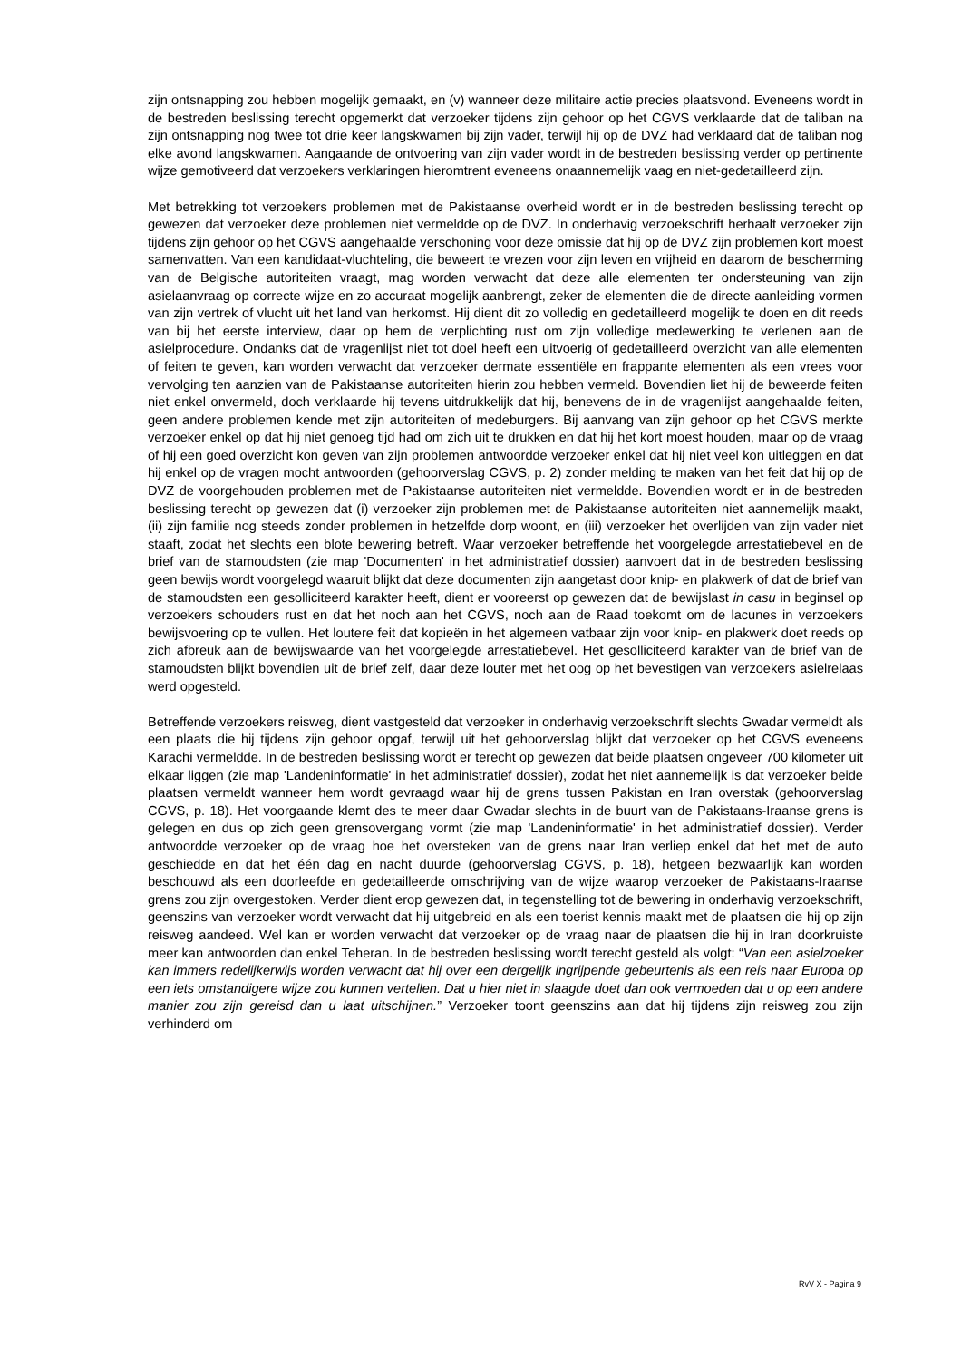zijn ontsnapping zou hebben mogelijk gemaakt, en (v) wanneer deze militaire actie precies plaatsvond. Eveneens wordt in de bestreden beslissing terecht opgemerkt dat verzoeker tijdens zijn gehoor op het CGVS verklaarde dat de taliban na zijn ontsnapping nog twee tot drie keer langskwamen bij zijn vader, terwijl hij op de DVZ had verklaard dat de taliban nog elke avond langskwamen. Aangaande de ontvoering van zijn vader wordt in de bestreden beslissing verder op pertinente wijze gemotiveerd dat verzoekers verklaringen hieromtrent eveneens onaannemelijk vaag en niet-gedetailleerd zijn.
Met betrekking tot verzoekers problemen met de Pakistaanse overheid wordt er in de bestreden beslissing terecht op gewezen dat verzoeker deze problemen niet vermeldde op de DVZ. In onderhavig verzoekschrift herhaalt verzoeker zijn tijdens zijn gehoor op het CGVS aangehaalde verschoning voor deze omissie dat hij op de DVZ zijn problemen kort moest samenvatten. Van een kandidaat-vluchteling, die beweert te vrezen voor zijn leven en vrijheid en daarom de bescherming van de Belgische autoriteiten vraagt, mag worden verwacht dat deze alle elementen ter ondersteuning van zijn asielaanvraag op correcte wijze en zo accuraat mogelijk aanbrengt, zeker de elementen die de directe aanleiding vormen van zijn vertrek of vlucht uit het land van herkomst. Hij dient dit zo volledig en gedetailleerd mogelijk te doen en dit reeds van bij het eerste interview, daar op hem de verplichting rust om zijn volledige medewerking te verlenen aan de asielprocedure. Ondanks dat de vragenlijst niet tot doel heeft een uitvoerig of gedetailleerd overzicht van alle elementen of feiten te geven, kan worden verwacht dat verzoeker dermate essentiële en frappante elementen als een vrees voor vervolging ten aanzien van de Pakistaanse autoriteiten hierin zou hebben vermeld. Bovendien liet hij de beweerde feiten niet enkel onvermeld, doch verklaarde hij tevens uitdrukkelijk dat hij, benevens de in de vragenlijst aangehaalde feiten, geen andere problemen kende met zijn autoriteiten of medeburgers. Bij aanvang van zijn gehoor op het CGVS merkte verzoeker enkel op dat hij niet genoeg tijd had om zich uit te drukken en dat hij het kort moest houden, maar op de vraag of hij een goed overzicht kon geven van zijn problemen antwoordde verzoeker enkel dat hij niet veel kon uitleggen en dat hij enkel op de vragen mocht antwoorden (gehoorverslag CGVS, p. 2) zonder melding te maken van het feit dat hij op de DVZ de voorgehouden problemen met de Pakistaanse autoriteiten niet vermeldde. Bovendien wordt er in de bestreden beslissing terecht op gewezen dat (i) verzoeker zijn problemen met de Pakistaanse autoriteiten niet aannemelijk maakt, (ii) zijn familie nog steeds zonder problemen in hetzelfde dorp woont, en (iii) verzoeker het overlijden van zijn vader niet staaft, zodat het slechts een blote bewering betreft. Waar verzoeker betreffende het voorgelegde arrestatiebevel en de brief van de stamoudsten (zie map 'Documenten' in het administratief dossier) aanvoert dat in de bestreden beslissing geen bewijs wordt voorgelegd waaruit blijkt dat deze documenten zijn aangetast door knip- en plakwerk of dat de brief van de stamoudsten een gesolliciteerd karakter heeft, dient er vooreerst op gewezen dat de bewijslast in casu in beginsel op verzoekers schouders rust en dat het noch aan het CGVS, noch aan de Raad toekomt om de lacunes in verzoekers bewijsvoering op te vullen. Het loutere feit dat kopieën in het algemeen vatbaar zijn voor knip- en plakwerk doet reeds op zich afbreuk aan de bewijswaarde van het voorgelegde arrestatiebevel. Het gesolliciteerd karakter van de brief van de stamoudsten blijkt bovendien uit de brief zelf, daar deze louter met het oog op het bevestigen van verzoekers asielrelaas werd opgesteld.
Betreffende verzoekers reisweg, dient vastgesteld dat verzoeker in onderhavig verzoekschrift slechts Gwadar vermeldt als een plaats die hij tijdens zijn gehoor opgaf, terwijl uit het gehoorverslag blijkt dat verzoeker op het CGVS eveneens Karachi vermeldde. In de bestreden beslissing wordt er terecht op gewezen dat beide plaatsen ongeveer 700 kilometer uit elkaar liggen (zie map 'Landeninformatie' in het administratief dossier), zodat het niet aannemelijk is dat verzoeker beide plaatsen vermeldt wanneer hem wordt gevraagd waar hij de grens tussen Pakistan en Iran overstak (gehoorverslag CGVS, p. 18). Het voorgaande klemt des te meer daar Gwadar slechts in de buurt van de Pakistaans-Iraanse grens is gelegen en dus op zich geen grensovergang vormt (zie map 'Landeninformatie' in het administratief dossier). Verder antwoordde verzoeker op de vraag hoe het oversteken van de grens naar Iran verliep enkel dat het met de auto geschiedde en dat het één dag en nacht duurde (gehoorverslag CGVS, p. 18), hetgeen bezwaarlijk kan worden beschouwd als een doorleefde en gedetailleerde omschrijving van de wijze waarop verzoeker de Pakistaans-Iraanse grens zou zijn overgestoken. Verder dient erop gewezen dat, in tegenstelling tot de bewering in onderhavig verzoekschrift, geenszins van verzoeker wordt verwacht dat hij uitgebreid en als een toerist kennis maakt met de plaatsen die hij op zijn reisweg aandeed. Wel kan er worden verwacht dat verzoeker op de vraag naar de plaatsen die hij in Iran doorkruiste meer kan antwoorden dan enkel Teheran. In de bestreden beslissing wordt terecht gesteld als volgt: “Van een asielzoeker kan immers redelijkerwijs worden verwacht dat hij over een dergelijk ingrijpende gebeurtenis als een reis naar Europa op een iets omstandigere wijze zou kunnen vertellen. Dat u hier niet in slaagde doet dan ook vermoeden dat u op een andere manier zou zijn gereisd dan u laat uitschijnen.” Verzoeker toont geenszins aan dat hij tijdens zijn reisweg zou zijn verhinderd om
RvV X - Pagina 9